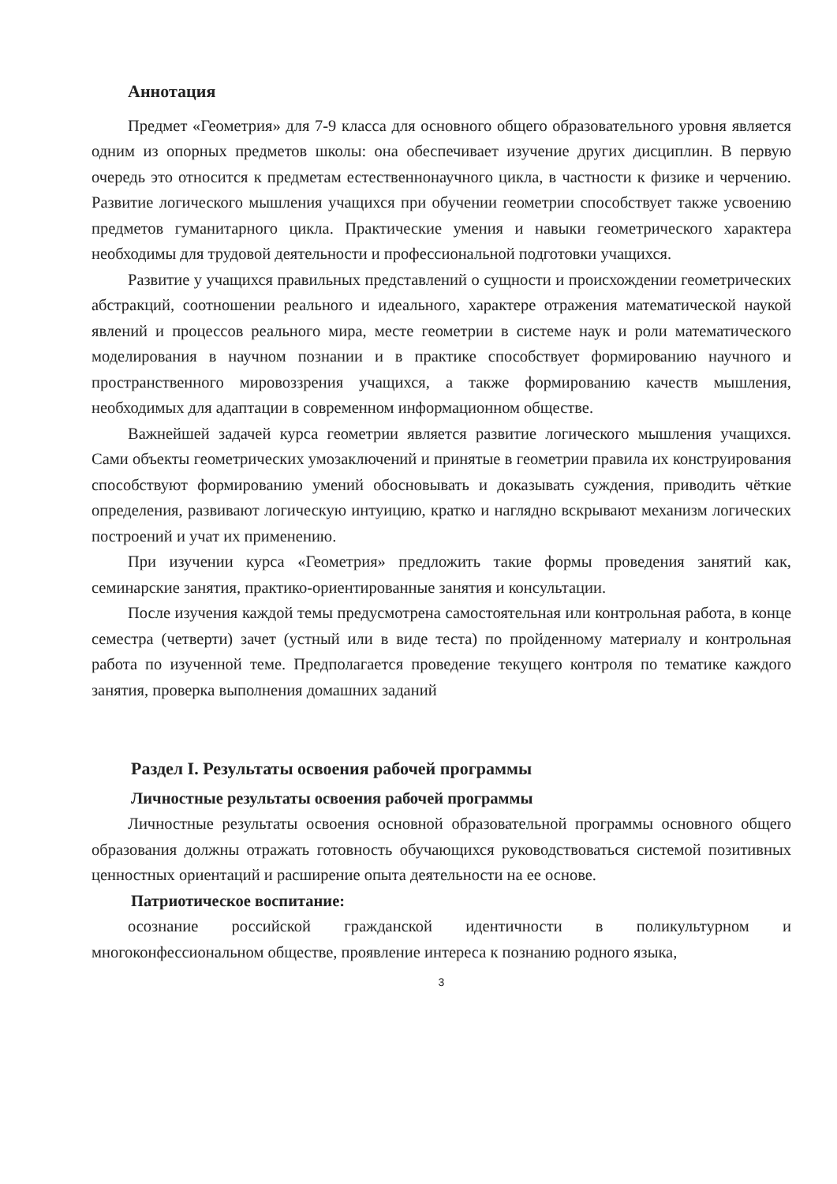Аннотация
Предмет «Геометрия» для 7-9 класса для основного общего образовательного уровня является одним из опорных предметов школы: она обеспечивает изучение других дисциплин. В первую очередь это относится к предметам естественнонаучного цикла, в частности к физике и черчению. Развитие логического мышления учащихся при обучении геометрии способствует также усвоению предметов гуманитарного цикла. Практические умения и навыки геометрического характера необходимы для трудовой деятельности и профессиональной подготовки учащихся.
Развитие у учащихся правильных представлений о сущности и происхождении геометрических абстракций, соотношении реального и идеального, характере отражения математической наукой явлений и процессов реального мира, месте геометрии в системе наук и роли математического моделирования в научном познании и в практике способствует формированию научного и пространственного мировоззрения учащихся, а также формированию качеств мышления, необходимых для адаптации в современном информационном обществе.
Важнейшей задачей курса геометрии является развитие логического мышления учащихся. Сами объекты геометрических умозаключений и принятые в геометрии правила их конструирования способствуют формированию умений обосновывать и доказывать суждения, приводить чёткие определения, развивают логическую интуицию, кратко и наглядно вскрывают механизм логических построений и учат их применению.
При изучении курса «Геометрия» предложить такие формы проведения занятий как, семинарские занятия, практико-ориентированные занятия и консультации.
После изучения каждой темы предусмотрена самостоятельная или контрольная работа, в конце семестра (четверти) зачет (устный или в виде теста) по пройденному материалу и контрольная работа по изученной теме. Предполагается проведение текущего контроля по тематике каждого занятия, проверка выполнения домашних заданий
Раздел I. Результаты освоения рабочей программы
Личностные результаты освоения рабочей программы
Личностные результаты освоения основной образовательной программы основного общего образования должны отражать готовность обучающихся руководствоваться системой позитивных ценностных ориентаций и расширение опыта деятельности на ее основе.
Патриотическое воспитание:
осознание российской гражданской идентичности в поликультурном и многоконфессиональном обществе, проявление интереса к познанию родного языка,
3